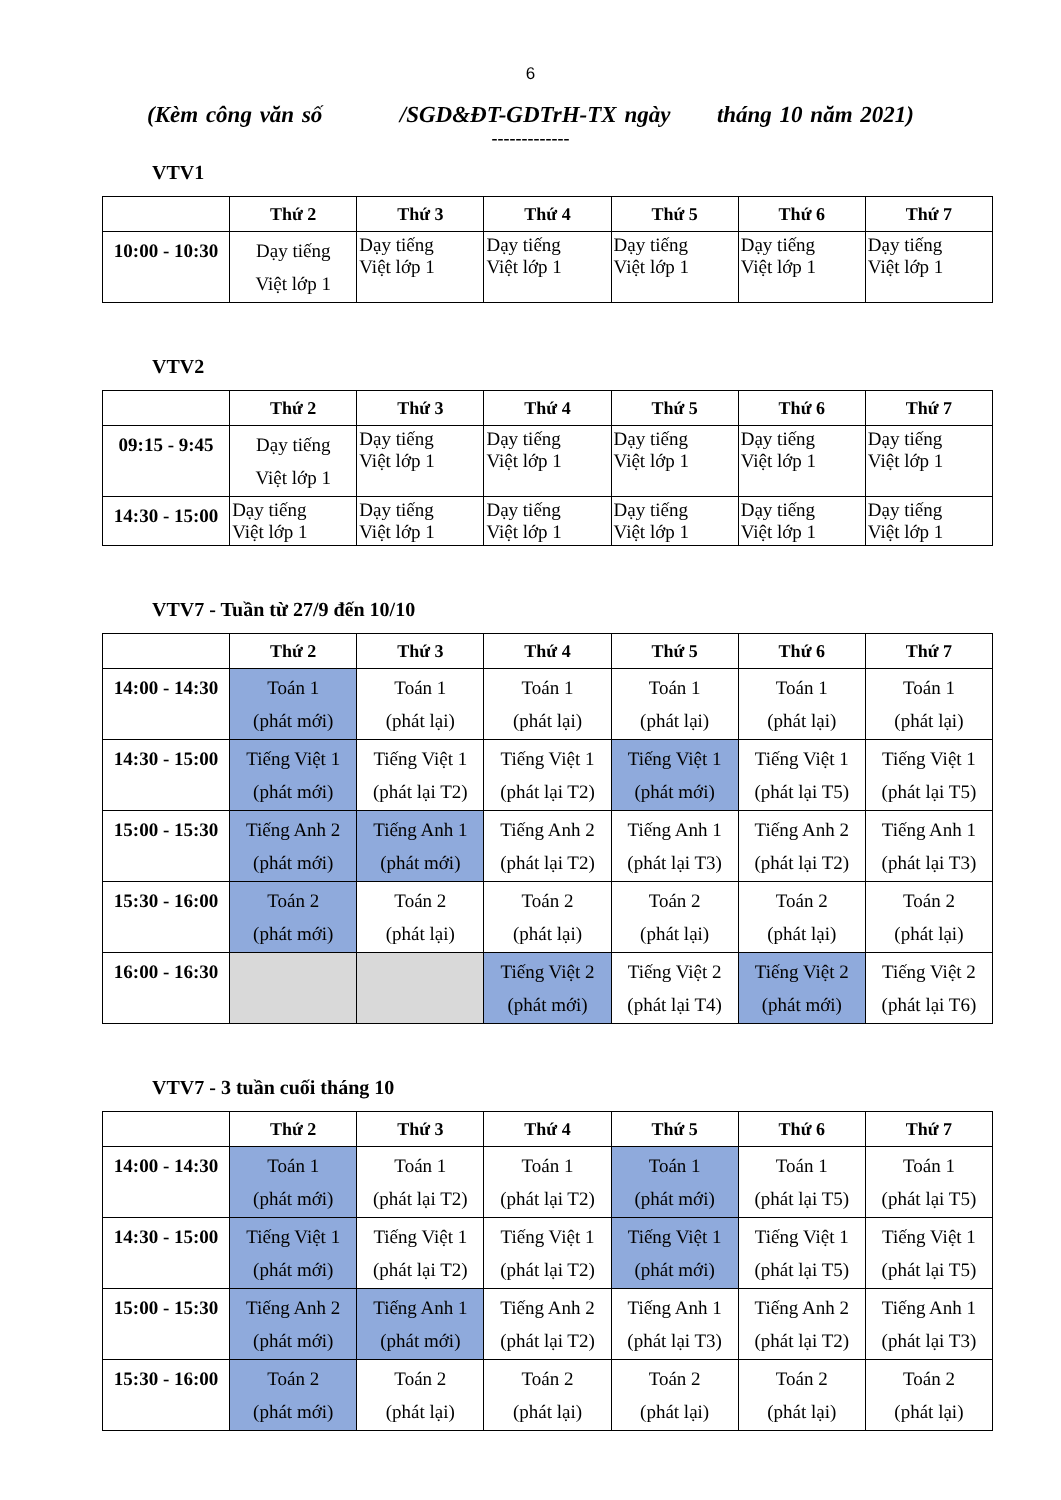6
(Kèm công văn số /SGD&ĐT-GDTrH-TX ngày tháng 10 năm 2021)
-------------
VTV1
| | Thứ 2 | Thứ 3 | Thứ 4 | Thứ 5 | Thứ 6 | Thứ 7 |
| --- | --- | --- | --- | --- | --- | --- |
| 10:00 - 10:30 | Dạy tiếng Việt lớp 1 | Dạy tiếng Việt lớp 1 | Dạy tiếng Việt lớp 1 | Dạy tiếng Việt lớp 1 | Dạy tiếng Việt lớp 1 | Dạy tiếng Việt lớp 1 |
VTV2
| | Thứ 2 | Thứ 3 | Thứ 4 | Thứ 5 | Thứ 6 | Thứ 7 |
| --- | --- | --- | --- | --- | --- | --- |
| 09:15 - 9:45 | Dạy tiếng Việt lớp 1 | Dạy tiếng Việt lớp 1 | Dạy tiếng Việt lớp 1 | Dạy tiếng Việt lớp 1 | Dạy tiếng Việt lớp 1 | Dạy tiếng Việt lớp 1 |
| 14:30 - 15:00 | Dạy tiếng Việt lớp 1 | Dạy tiếng Việt lớp 1 | Dạy tiếng Việt lớp 1 | Dạy tiếng Việt lớp 1 | Dạy tiếng Việt lớp 1 | Dạy tiếng Việt lớp 1 |
VTV7 - Tuần từ 27/9 đến 10/10
| | Thứ 2 | Thứ 3 | Thứ 4 | Thứ 5 | Thứ 6 | Thứ 7 |
| --- | --- | --- | --- | --- | --- | --- |
| 14:00 - 14:30 | Toán 1 (phát mới) | Toán 1 (phát lại) | Toán 1 (phát lại) | Toán 1 (phát lại) | Toán 1 (phát lại) | Toán 1 (phát lại) |
| 14:30 - 15:00 | Tiếng Việt 1 (phát mới) | Tiếng Việt 1 (phát lại T2) | Tiếng Việt 1 (phát lại T2) | Tiếng Việt 1 (phát mới) | Tiếng Việt 1 (phát lại T5) | Tiếng Việt 1 (phát lại T5) |
| 15:00 - 15:30 | Tiếng Anh 2 (phát mới) | Tiếng Anh 1 (phát mới) | Tiếng Anh 2 (phát lại T2) | Tiếng Anh 1 (phát lại T3) | Tiếng Anh 2 (phát lại T2) | Tiếng Anh 1 (phát lại T3) |
| 15:30 - 16:00 | Toán 2 (phát mới) | Toán 2 (phát lại) | Toán 2 (phát lại) | Toán 2 (phát lại) | Toán 2 (phát lại) | Toán 2 (phát lại) |
| 16:00 - 16:30 | | | Tiếng Việt 2 (phát mới) | Tiếng Việt 2 (phát lại T4) | Tiếng Việt 2 (phát mới) | Tiếng Việt 2 (phát lại T6) |
VTV7 - 3 tuần cuối tháng 10
| | Thứ 2 | Thứ 3 | Thứ 4 | Thứ 5 | Thứ 6 | Thứ 7 |
| --- | --- | --- | --- | --- | --- | --- |
| 14:00 - 14:30 | Toán 1 (phát mới) | Toán 1 (phát lại T2) | Toán 1 (phát lại T2) | Toán 1 (phát mới) | Toán 1 (phát lại T5) | Toán 1 (phát lại T5) |
| 14:30 - 15:00 | Tiếng Việt 1 (phát mới) | Tiếng Việt 1 (phát lại T2) | Tiếng Việt 1 (phát lại T2) | Tiếng Việt 1 (phát mới) | Tiếng Việt 1 (phát lại T5) | Tiếng Việt 1 (phát lại T5) |
| 15:00 - 15:30 | Tiếng Anh 2 (phát mới) | Tiếng Anh 1 (phát mới) | Tiếng Anh 2 (phát lại T2) | Tiếng Anh 1 (phát lại T3) | Tiếng Anh 2 (phát lại T2) | Tiếng Anh 1 (phát lại T3) |
| 15:30 - 16:00 | Toán 2 (phát mới) | Toán 2 (phát lại) | Toán 2 (phát lại) | Toán 2 (phát lại) | Toán 2 (phát lại) | Toán 2 (phát lại) |